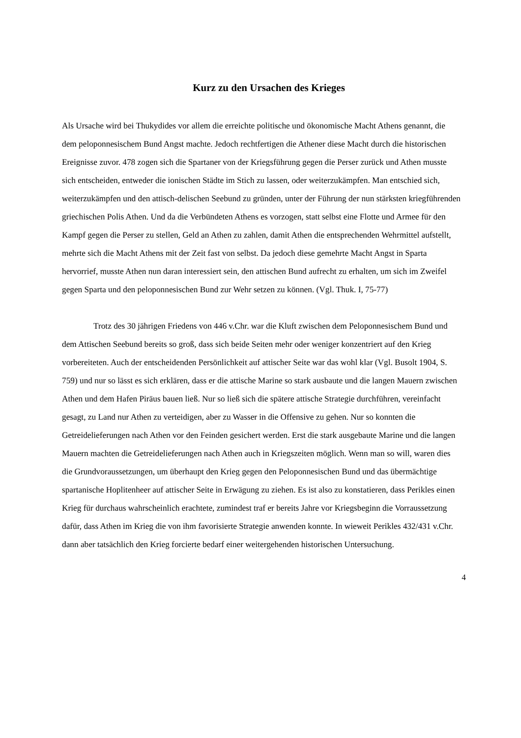Kurz zu den Ursachen des Krieges
Als Ursache wird bei Thukydides vor allem die erreichte politische und ökonomische Macht Athens genannt, die dem peloponnesischem Bund Angst machte. Jedoch rechtfertigen die Athener diese Macht durch die historischen Ereignisse zuvor. 478 zogen sich die Spartaner von der Kriegsführung gegen die Perser zurück und Athen musste sich entscheiden, entweder die ionischen Städte im Stich zu lassen, oder weiterzukämpfen. Man entschied sich, weiterzukämpfen und den attisch-delischen Seebund zu gründen, unter der Führung der nun stärksten kriegführenden griechischen Polis Athen. Und da die Verbündeten Athens es vorzogen, statt selbst eine Flotte und Armee für den Kampf gegen die Perser zu stellen, Geld an Athen zu zahlen, damit Athen die entsprechenden Wehrmittel aufstellt, mehrte sich die Macht Athens mit der Zeit fast von selbst. Da jedoch diese gemehrte Macht Angst in Sparta hervorrief, musste Athen nun daran interessiert sein, den attischen Bund aufrecht zu erhalten, um sich im Zweifel gegen Sparta und den peloponnesischen Bund zur Wehr setzen zu können. (Vgl. Thuk. I, 75-77)
Trotz des 30 jährigen Friedens von 446 v.Chr. war die Kluft zwischen dem Peloponnesischem Bund und dem Attischen Seebund bereits so groß, dass sich beide Seiten mehr oder weniger konzentriert auf den Krieg vorbereiteten. Auch der entscheidenden Persönlichkeit auf attischer Seite war das wohl klar (Vgl. Busolt 1904, S. 759) und nur so lässt es sich erklären, dass er die attische Marine so stark ausbaute und die langen Mauern zwischen Athen und dem Hafen Piräus bauen ließ. Nur so ließ sich die spätere attische Strategie durchführen, vereinfacht gesagt, zu Land nur Athen zu verteidigen, aber zu Wasser in die Offensive zu gehen. Nur so konnten die Getreidelieferungen nach Athen vor den Feinden gesichert werden. Erst die stark ausgebaute Marine und die langen Mauern machten die Getreidelieferungen nach Athen auch in Kriegszeiten möglich. Wenn man so will, waren dies die Grundvoraussetzungen, um überhaupt den Krieg gegen den Peloponnesischen Bund und das übermächtige spartanische Hoplitenheer auf attischer Seite in Erwägung zu ziehen. Es ist also zu konstatieren, dass Perikles einen Krieg für durchaus wahrscheinlich erachtete, zumindest traf er bereits Jahre vor Kriegsbeginn die Vorraussetzung dafür, dass Athen im Krieg die von ihm favorisierte Strategie anwenden konnte. In wieweit Perikles 432/431 v.Chr. dann aber tatsächlich den Krieg forcierte bedarf einer weitergehenden historischen Untersuchung.
4